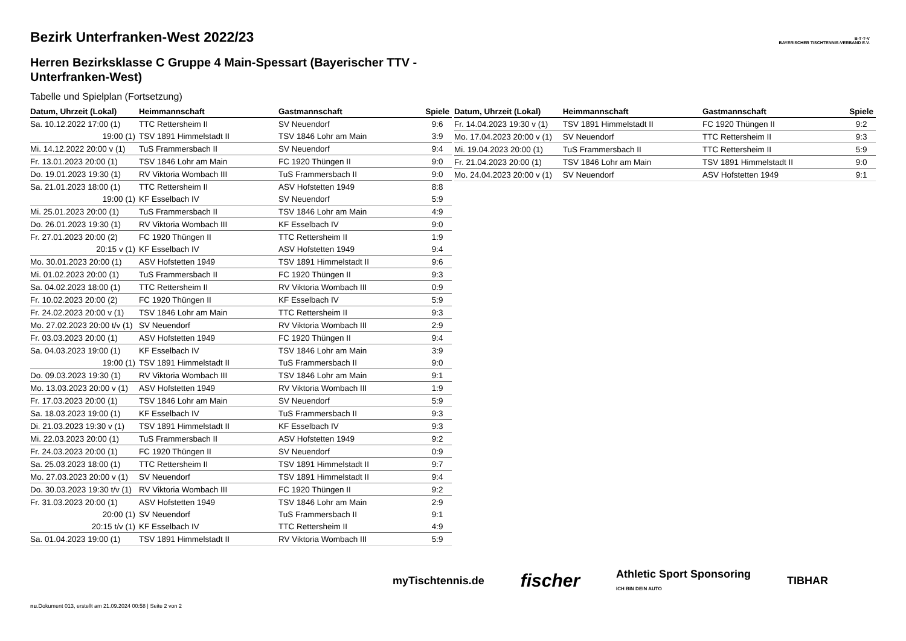B·T·T·V
BAYERISCHER TISCHTENNIS-VERBAND E.V.
Bezirk Unterfranken-West 2022/23
Herren Bezirksklasse C Gruppe 4 Main-Spessart (Bayerischer TTV - Unterfranken-West)
Tabelle und Spielplan (Fortsetzung)
| Datum, Uhrzeit (Lokal) | Heimmannschaft | Gastmannschaft | Spiele |
| --- | --- | --- | --- |
| Sa. 10.12.2022 17:00 (1) | TTC Rettersheim II | SV Neuendorf | 9:6 |
| 19:00 (1) | TSV 1891 Himmelstadt II | TSV 1846 Lohr am Main | 3:9 |
| Mi. 14.12.2022 20:00 v (1) | TuS Frammersbach II | SV Neuendorf | 9:4 |
| Fr. 13.01.2023 20:00 (1) | TSV 1846 Lohr am Main | FC 1920 Thüngen II | 9:0 |
| Do. 19.01.2023 19:30 (1) | RV Viktoria Wombach III | TuS Frammersbach II | 9:0 |
| Sa. 21.01.2023 18:00 (1) | TTC Rettersheim II | ASV Hofstetten 1949 | 8:8 |
| 19:00 (1) | KF Esselbach IV | SV Neuendorf | 5:9 |
| Mi. 25.01.2023 20:00 (1) | TuS Frammersbach II | TSV 1846 Lohr am Main | 4:9 |
| Do. 26.01.2023 19:30 (1) | RV Viktoria Wombach III | KF Esselbach IV | 9:0 |
| Fr. 27.01.2023 20:00 (2) | FC 1920 Thüngen II | TTC Rettersheim II | 1:9 |
| 20:15 v (1) | KF Esselbach IV | ASV Hofstetten 1949 | 9:4 |
| Mo. 30.01.2023 20:00 (1) | ASV Hofstetten 1949 | TSV 1891 Himmelstadt II | 9:6 |
| Mi. 01.02.2023 20:00 (1) | TuS Frammersbach II | FC 1920 Thüngen II | 9:3 |
| Sa. 04.02.2023 18:00 (1) | TTC Rettersheim II | RV Viktoria Wombach III | 0:9 |
| Fr. 10.02.2023 20:00 (2) | FC 1920 Thüngen II | KF Esselbach IV | 5:9 |
| Fr. 24.02.2023 20:00 v (1) | TSV 1846 Lohr am Main | TTC Rettersheim II | 9:3 |
| Mo. 27.02.2023 20:00 t/v (1) | SV Neuendorf | RV Viktoria Wombach III | 2:9 |
| Fr. 03.03.2023 20:00 (1) | ASV Hofstetten 1949 | FC 1920 Thüngen II | 9:4 |
| Sa. 04.03.2023 19:00 (1) | KF Esselbach IV | TSV 1846 Lohr am Main | 3:9 |
| 19:00 (1) | TSV 1891 Himmelstadt II | TuS Frammersbach II | 9:0 |
| Do. 09.03.2023 19:30 (1) | RV Viktoria Wombach III | TSV 1846 Lohr am Main | 9:1 |
| Mo. 13.03.2023 20:00 v (1) | ASV Hofstetten 1949 | RV Viktoria Wombach III | 1:9 |
| Fr. 17.03.2023 20:00 (1) | TSV 1846 Lohr am Main | SV Neuendorf | 5:9 |
| Sa. 18.03.2023 19:00 (1) | KF Esselbach IV | TuS Frammersbach II | 9:3 |
| Di. 21.03.2023 19:30 v (1) | TSV 1891 Himmelstadt II | KF Esselbach IV | 9:3 |
| Mi. 22.03.2023 20:00 (1) | TuS Frammersbach II | ASV Hofstetten 1949 | 9:2 |
| Fr. 24.03.2023 20:00 (1) | FC 1920 Thüngen II | SV Neuendorf | 0:9 |
| Sa. 25.03.2023 18:00 (1) | TTC Rettersheim II | TSV 1891 Himmelstadt II | 9:7 |
| Mo. 27.03.2023 20:00 v (1) | SV Neuendorf | TSV 1891 Himmelstadt II | 9:4 |
| Do. 30.03.2023 19:30 t/v (1) | RV Viktoria Wombach III | FC 1920 Thüngen II | 9:2 |
| Fr. 31.03.2023 20:00 (1) | ASV Hofstetten 1949 | TSV 1846 Lohr am Main | 2:9 |
| 20:00 (1) | SV Neuendorf | TuS Frammersbach II | 9:1 |
| 20:15 t/v (1) | KF Esselbach IV | TTC Rettersheim II | 4:9 |
| Sa. 01.04.2023 19:00 (1) | TSV 1891 Himmelstadt II | RV Viktoria Wombach III | 5:9 |
| Datum, Uhrzeit (Lokal) | Heimmannschaft | Gastmannschaft | Spiele |
| --- | --- | --- | --- |
| Fr. 14.04.2023 19:30 v (1) | TSV 1891 Himmelstadt II | FC 1920 Thüngen II | 9:2 |
| Mo. 17.04.2023 20:00 v (1) | SV Neuendorf | TTC Rettersheim II | 9:3 |
| Mi. 19.04.2023 20:00 (1) | TuS Frammersbach II | TTC Rettersheim II | 5:9 |
| Fr. 21.04.2023 20:00 (1) | TSV 1846 Lohr am Main | TSV 1891 Himmelstadt II | 9:0 |
| Mo. 24.04.2023 20:00 v (1) | SV Neuendorf | ASV Hofstetten 1949 | 9:1 |
myTischtennis.de fischer Athletic Sport Sponsoring
ICH BIN DEIN AUTO TIBHAR
nu.Dokument 013, erstellt am 21.09.2024 00:58 | Seite 2 von 2